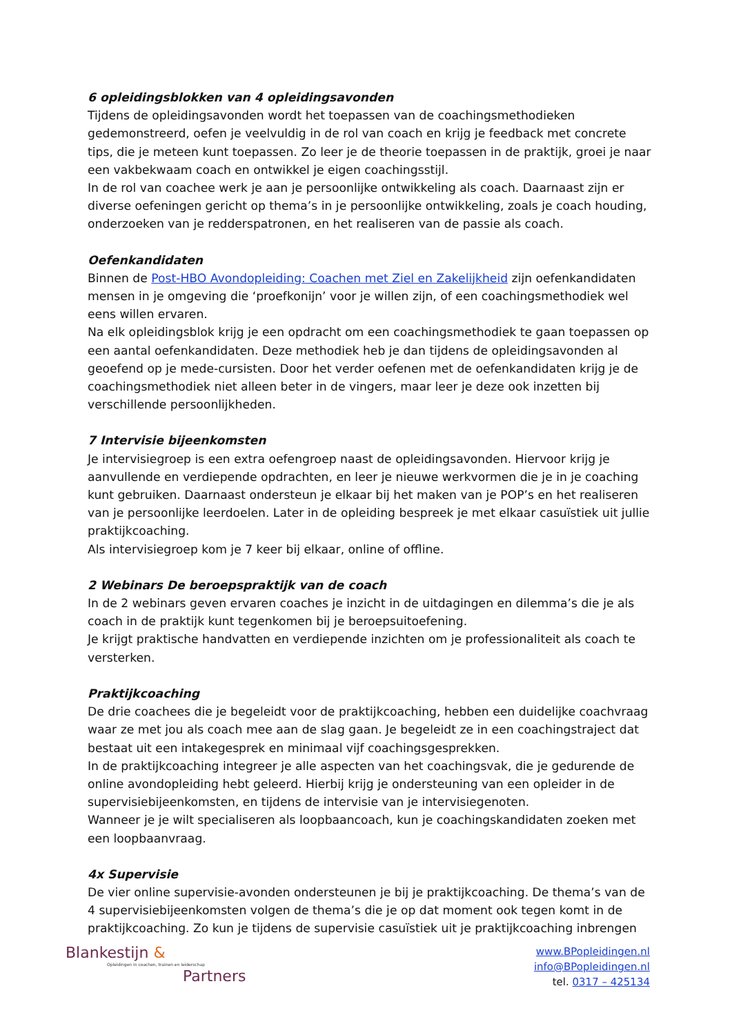6 opleidingsblokken van 4 opleidingsavonden
Tijdens de opleidingsavonden wordt het toepassen van de coachingsmethodieken gedemonstreerd, oefen je veelvuldig in de rol van coach en krijg je feedback met concrete tips, die je meteen kunt toepassen. Zo leer je de theorie toepassen in de praktijk, groei je naar een vakbekwaam coach en ontwikkel je eigen coachingsstijl.
In de rol van coachee werk je aan je persoonlijke ontwikkeling als coach. Daarnaast zijn er diverse oefeningen gericht op thema’s in je persoonlijke ontwikkeling, zoals je coach houding, onderzoeken van je redderspatronen, en het realiseren van de passie als coach.
Oefenkandidaten
Binnen de Post-HBO Avondopleiding: Coachen met Ziel en Zakelijkheid zijn oefenkandidaten mensen in je omgeving die ‘proefkonijn’ voor je willen zijn, of een coachingsmethodiek wel eens willen ervaren.
Na elk opleidingsblok krijg je een opdracht om een coachingsmethodiek te gaan toepassen op een aantal oefenkandidaten. Deze methodiek heb je dan tijdens de opleidingsavonden al geoefend op je mede-cursisten. Door het verder oefenen met de oefenkandidaten krijg je de coachingsmethodiek niet alleen beter in de vingers, maar leer je deze ook inzetten bij verschillende persoonlijkheden.
7 Intervisie bijeenkomsten
Je intervisiegroep is een extra oefengroep naast de opleidingsavonden. Hiervoor krijg je aanvullende en verdiepende opdrachten, en leer je nieuwe werkvormen die je in je coaching kunt gebruiken. Daarnaast ondersteun je elkaar bij het maken van je POP’s en het realiseren van je persoonlijke leerdoelen. Later in de opleiding bespreek je met elkaar casuïstiek uit jullie praktijkcoaching.
Als intervisiegroep kom je 7 keer bij elkaar, online of offline.
2 Webinars De beroepspraktijk van de coach
In de 2 webinars geven ervaren coaches je inzicht in de uitdagingen en dilemma’s die je als coach in de praktijk kunt tegenkomen bij je beroepsuitoefening.
Je krijgt praktische handvatten en verdiepende inzichten om je professionaliteit als coach te versterken.
Praktijkcoaching
De drie coachees die je begeleidt voor de praktijkcoaching, hebben een duidelijke coachvraag waar ze met jou als coach mee aan de slag gaan. Je begeleidt ze in een coachingstraject dat bestaat uit een intakegesprek en minimaal vijf coachingsgesprekken.
In de praktijkcoaching integreer je alle aspecten van het coachingsvak, die je gedurende de online avondopleiding hebt geleerd. Hierbij krijg je ondersteuning van een opleider in de supervisiebijeenkomsten, en tijdens de intervisie van je intervisiegenoten.
Wanneer je je wilt specialiseren als loopbaancoach, kun je coachingskandidaten zoeken met een loopbaanvraag.
4x Supervisie
De vier online supervisie-avonden ondersteunen je bij je praktijkcoaching. De thema’s van de 4 supervisiebijeenkomsten volgen de thema’s die je op dat moment ook tegen komt in de praktijkcoaching. Zo kun je tijdens de supervisie casuïstiek uit je praktijkcoaching inbrengen
Blankestijn &
Opleidingen in coachen, trainen en leiderschap
Partners
www.BPopleidingen.nl
info@BPopleidingen.nl
tel. 0317 – 425134